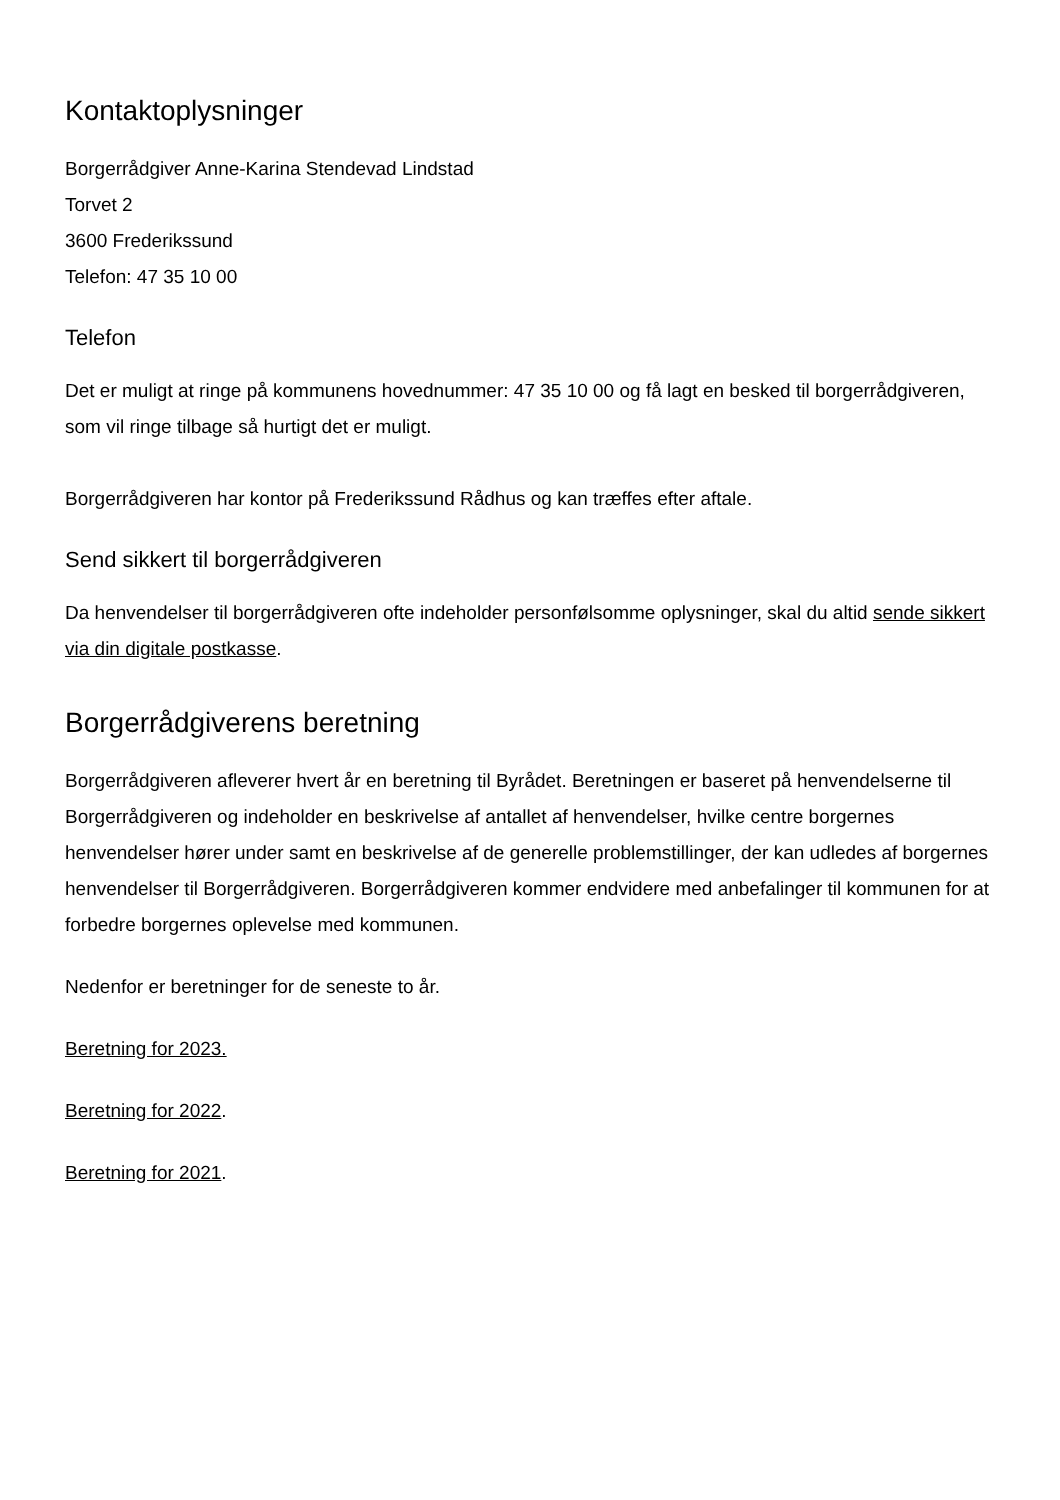Kontaktoplysninger
Borgerrådgiver Anne-Karina Stendevad Lindstad
Torvet 2
3600 Frederikssund
Telefon: 47 35 10 00
Telefon
Det er muligt at ringe på kommunens hovednummer: 47 35 10 00 og få lagt en besked til borgerrådgiveren, som vil ringe tilbage så hurtigt det er muligt.
Borgerrådgiveren har kontor på Frederikssund Rådhus og kan træffes efter aftale.
Send sikkert til borgerrådgiveren
Da henvendelser til borgerrådgiveren ofte indeholder personfølsomme oplysninger, skal du altid sende sikkert via din digitale postkasse.
Borgerrådgiverens beretning
Borgerrådgiveren afleverer hvert år en beretning til Byrådet. Beretningen er baseret på henvendelserne til Borgerrådgiveren og indeholder en beskrivelse af antallet af henvendelser, hvilke centre borgernes henvendelser hører under samt en beskrivelse af de generelle problemstillinger, der kan udledes af borgernes henvendelser til Borgerrådgiveren. Borgerrådgiveren kommer endvidere med anbefalinger til kommunen for at forbedre borgernes oplevelse med kommunen.
Nedenfor er beretninger for de seneste to år.
Beretning for 2023.
Beretning for 2022.
Beretning for 2021.